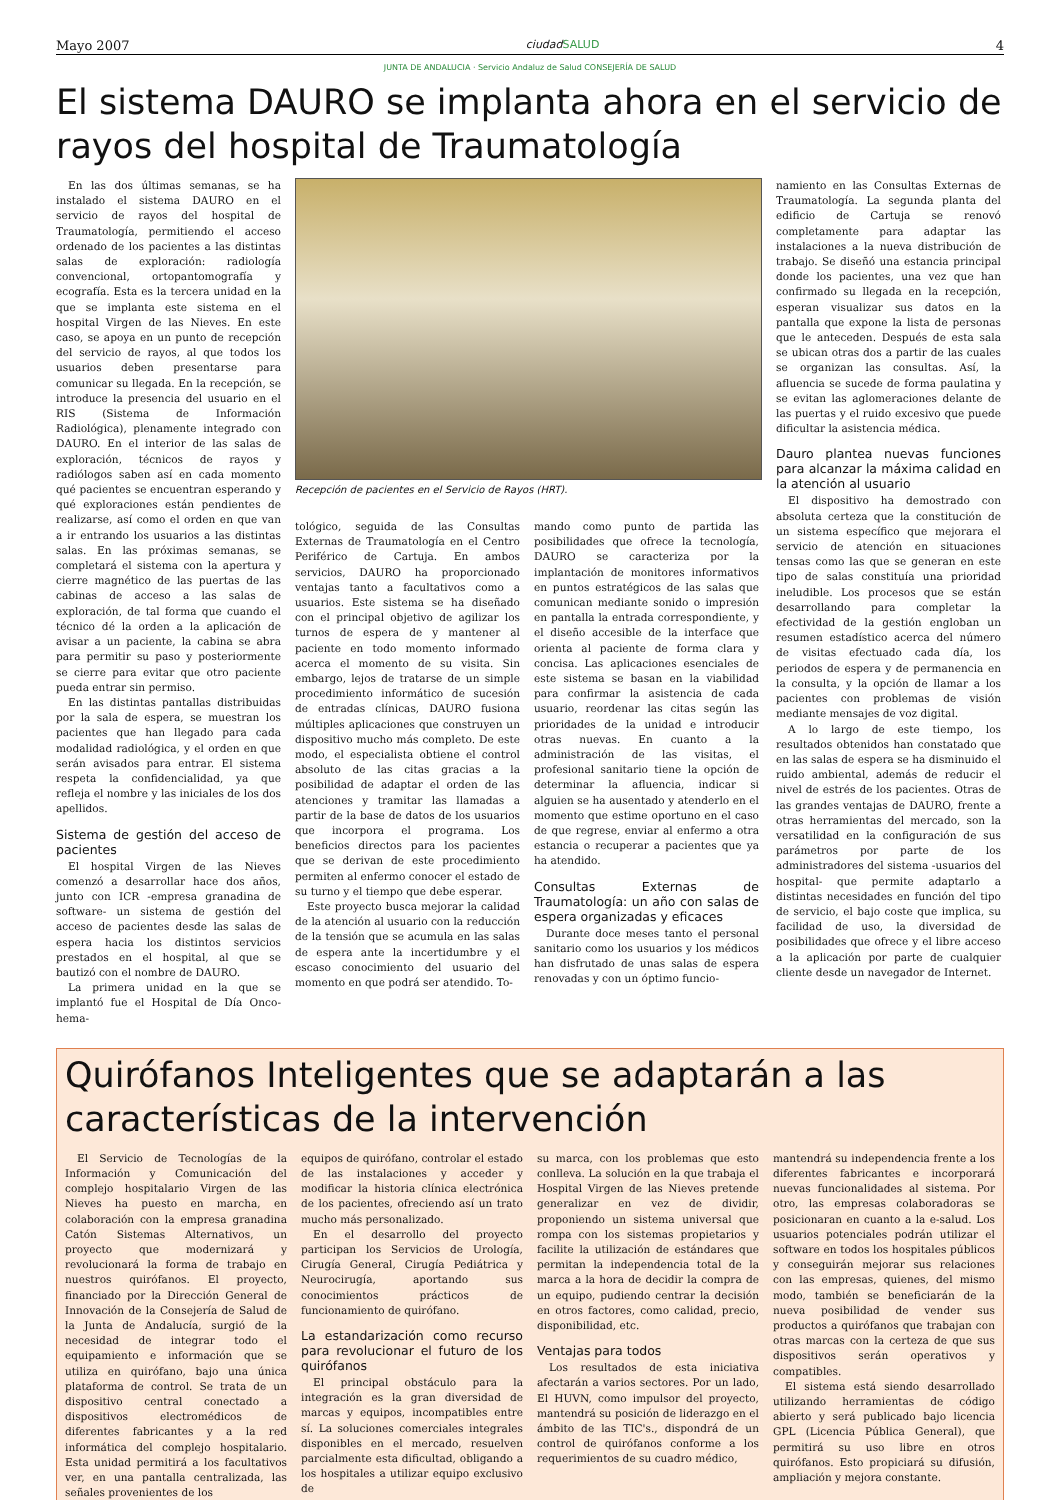Mayo 2007 ciudad SALUD 4
JUNTA DE ANDALUCIA · Servicio Andaluz de Salud CONSEJERÍA DE SALUD
El sistema DAURO se implanta ahora en el servicio de rayos del hospital de Traumatología
En las dos últimas semanas, se ha instalado el sistema DAURO en el servicio de rayos del hospital de Traumatología, permitiendo el acceso ordenado de los pacientes a las distintas salas de exploración: radiología convencional, ortopantomografía y ecografía. Esta es la tercera unidad en la que se implanta este sistema en el hospital Virgen de las Nieves. En este caso, se apoya en un punto de recepción del servicio de rayos, al que todos los usuarios deben presentarse para comunicar su llegada. En la recepción, se introduce la presencia del usuario en el RIS (Sistema de Información Radiológica), plenamente integrado con DAURO. En el interior de las salas de exploración, técnicos de rayos y radiólogos saben así en cada momento qué pacientes se encuentran esperando y qué exploraciones están pendientes de realizarse, así como el orden en que van a ir entrando los usuarios a las distintas salas. En las próximas semanas, se completará el sistema con la apertura y cierre magnético de las puertas de las cabinas de acceso a las salas de exploración, de tal forma que cuando el técnico dé la orden a la aplicación de avisar a un paciente, la cabina se abra para permitir su paso y posteriormente se cierre para evitar que otro paciente pueda entrar sin permiso.
En las distintas pantallas distribuidas por la sala de espera, se muestran los pacientes que han llegado para cada modalidad radiológica, y el orden en que serán avisados para entrar. El sistema respeta la confidencialidad, ya que refleja el nombre y las iniciales de los dos apellidos.
Sistema de gestión del acceso de pacientes
El hospital Virgen de las Nieves comenzó a desarrollar hace dos años, junto con ICR -empresa granadina de software- un sistema de gestión del acceso de pacientes desde las salas de espera hacia los distintos servicios prestados en el hospital, al que se bautizó con el nombre de DAURO.
La primera unidad en la que se implantó fue el Hospital de Día Onco-hema-
Recepción de pacientes en el Servicio de Rayos (HRT).
tológico, seguida de las Consultas Externas de Traumatología en el Centro Periférico de Cartuja. En ambos servicios, DAURO ha proporcionado ventajas tanto a facultativos como a usuarios. Este sistema se ha diseñado con el principal objetivo de agilizar los turnos de espera de y mantener al paciente en todo momento informado acerca el momento de su visita. Sin embargo, lejos de tratarse de un simple procedimiento informático de sucesión de entradas clínicas, DAURO fusiona múltiples aplicaciones que construyen un dispositivo mucho más completo. De este modo, el especialista obtiene el control absoluto de las citas gracias a la posibilidad de adaptar el orden de las atenciones y tramitar las llamadas a partir de la base de datos de los usuarios que incorpora el programa. Los beneficios directos para los pacientes que se derivan de este procedimiento permiten al enfermo conocer el estado de su turno y el tiempo que debe esperar.
Este proyecto busca mejorar la calidad de la atención al usuario con la reducción de la tensión que se acumula en las salas de espera ante la incertidumbre y el escaso conocimiento del usuario del momento en que podrá ser atendido. To-
mando como punto de partida las posibilidades que ofrece la tecnología, DAURO se caracteriza por la implantación de monitores informativos en puntos estratégicos de las salas que comunican mediante sonido o impresión en pantalla la entrada correspondiente, y el diseño accesible de la interface que orienta al paciente de forma clara y concisa. Las aplicaciones esenciales de este sistema se basan en la viabilidad para confirmar la asistencia de cada usuario, reordenar las citas según las prioridades de la unidad e introducir otras nuevas. En cuanto a la administración de las visitas, el profesional sanitario tiene la opción de determinar la afluencia, indicar si alguien se ha ausentado y atenderlo en el momento que estime oportuno en el caso de que regrese, enviar al enfermo a otra estancia o recuperar a pacientes que ya ha atendido.
Consultas Externas de Traumatología: un año con salas de espera organizadas y eficaces
Durante doce meses tanto el personal sanitario como los usuarios y los médicos han disfrutado de unas salas de espera renovadas y con un óptimo funcio-
namiento en las Consultas Externas de Traumatología. La segunda planta del edificio de Cartuja se renovó completamente para adaptar las instalaciones a la nueva distribución de trabajo. Se diseñó una estancia principal donde los pacientes, una vez que han confirmado su llegada en la recepción, esperan visualizar sus datos en la pantalla que expone la lista de personas que le anteceden. Después de esta sala se ubican otras dos a partir de las cuales se organizan las consultas. Así, la afluencia se sucede de forma paulatina y se evitan las aglomeraciones delante de las puertas y el ruido excesivo que puede dificultar la asistencia médica.
Dauro plantea nuevas funciones para alcanzar la máxima calidad en la atención al usuario
El dispositivo ha demostrado con absoluta certeza que la constitución de un sistema específico que mejorara el servicio de atención en situaciones tensas como las que se generan en este tipo de salas constituía una prioridad ineludible. Los procesos que se están desarrollando para completar la efectividad de la gestión engloban un resumen estadístico acerca del número de visitas efectuado cada día, los periodos de espera y de permanencia en la consulta, y la opción de llamar a los pacientes con problemas de visión mediante mensajes de voz digital.
A lo largo de este tiempo, los resultados obtenidos han constatado que en las salas de espera se ha disminuido el ruido ambiental, además de reducir el nivel de estrés de los pacientes. Otras de las grandes ventajas de DAURO, frente a otras herramientas del mercado, son la versatilidad en la configuración de sus parámetros por parte de los administradores del sistema -usuarios del hospital- que permite adaptarlo a distintas necesidades en función del tipo de servicio, el bajo coste que implica, su facilidad de uso, la diversidad de posibilidades que ofrece y el libre acceso a la aplicación por parte de cualquier cliente desde un navegador de Internet.
Quirófanos Inteligentes que se adaptarán a las características de la intervención
El Servicio de Tecnologías de la Información y Comunicación del complejo hospitalario Virgen de las Nieves ha puesto en marcha, en colaboración con la empresa granadina Catón Sistemas Alternativos, un proyecto que modernizará y revolucionará la forma de trabajo en nuestros quirófanos. El proyecto, financiado por la Dirección General de Innovación de la Consejería de Salud de la Junta de Andalucía, surgió de la necesidad de integrar todo el equipamiento e información que se utiliza en quirófano, bajo una única plataforma de control. Se trata de un dispositivo central conectado a dispositivos electromédicos de diferentes fabricantes y a la red informática del complejo hospitalario. Esta unidad permitirá a los facultativos ver, en una pantalla centralizada, las señales provenientes de los
equipos de quirófano, controlar el estado de las instalaciones y acceder y modificar la historia clínica electrónica de los pacientes, ofreciendo así un trato mucho más personalizado.
En el desarrollo del proyecto participan los Servicios de Urología, Cirugía General, Cirugía Pediátrica y Neurocirugía, aportando sus conocimientos prácticos de funcionamiento de quirófano.
La estandarización como recurso para revolucionar el futuro de los quirófanos
El principal obstáculo para la integración es la gran diversidad de marcas y equipos, incompatibles entre sí. La soluciones comerciales integrales disponibles en el mercado, resuelven parcialmente esta dificultad, obligando a los hospitales a utilizar equipo exclusivo de
su marca, con los problemas que esto conlleva. La solución en la que trabaja el Hospital Virgen de las Nieves pretende generalizar en vez de dividir, proponiendo un sistema universal que rompa con los sistemas propietarios y facilite la utilización de estándares que permitan la independencia total de la marca a la hora de decidir la compra de un equipo, pudiendo centrar la decisión en otros factores, como calidad, precio, disponibilidad, etc.
Ventajas para todos
Los resultados de esta iniciativa afectarán a varios sectores. Por un lado, El HUVN, como impulsor del proyecto, mantendrá su posición de liderazgo en el ámbito de las TIC's., dispondrá de un control de quirófanos conforme a los requerimientos de su cuadro médico,
mantendrá su independencia frente a los diferentes fabricantes e incorporará nuevas funcionalidades al sistema. Por otro, las empresas colaboradoras se posicionaran en cuanto a la e-salud. Los usuarios potenciales podrán utilizar el software en todos los hospitales públicos y conseguirán mejorar sus relaciones con las empresas, quienes, del mismo modo, también se beneficiarán de la nueva posibilidad de vender sus productos a quirófanos que trabajan con otras marcas con la certeza de que sus dispositivos serán operativos y compatibles.
El sistema está siendo desarrollado utilizando herramientas de código abierto y será publicado bajo licencia GPL (Licencia Pública General), que permitirá su uso libre en otros quirófanos. Esto propiciará su difusión, ampliación y mejora constante.